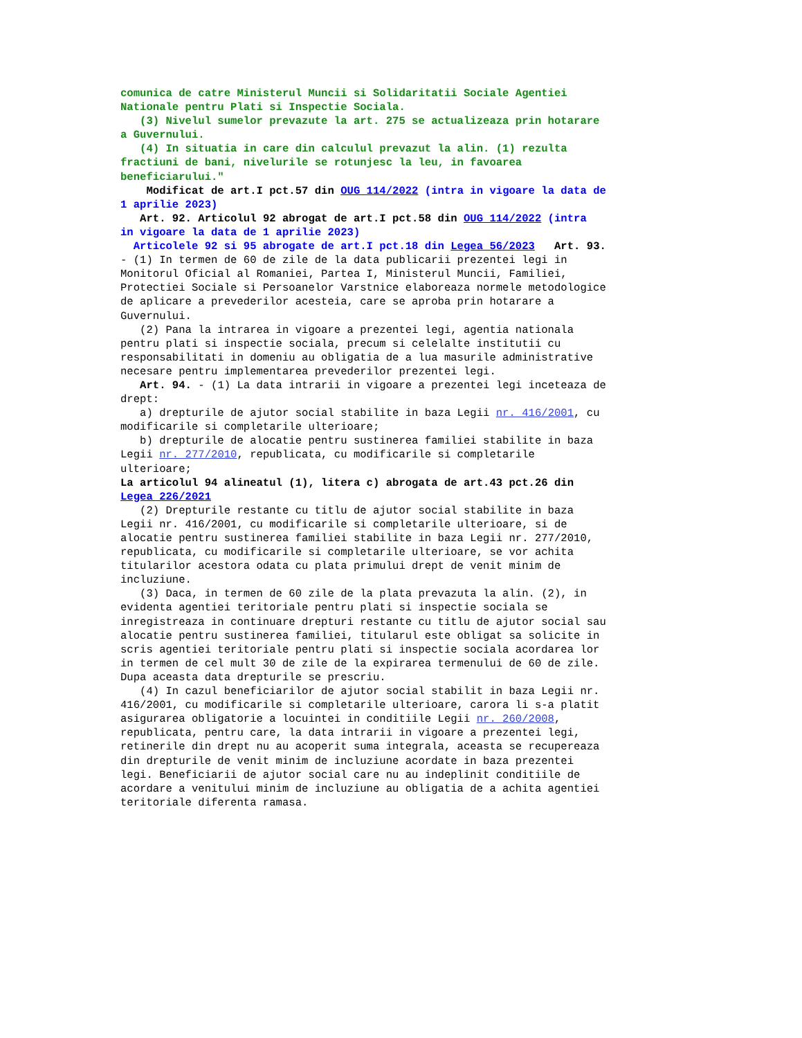comunica de catre Ministerul Muncii si Solidaritatii Sociale Agentiei Nationale pentru Plati si Inspectie Sociala. (3) Nivelul sumelor prevazute la art. 275 se actualizeaza prin hotarare a Guvernului. (4) In situatia in care din calculul prevazut la alin. (1) rezulta fractiuni de bani, nivelurile se rotunjesc la leu, in favoarea beneficiarului." Modificat de art.I pct.57 din OUG 114/2022 (intra in vigoare la data de 1 aprilie 2023) Art. 92. Articolul 92 abrogat de art.I pct.58 din OUG 114/2022 (intra in vigoare la data de 1 aprilie 2023) Articolele 92 si 95 abrogate de art.I pct.18 din Legea 56/2023 Art. 93. - (1) In termen de 60 de zile de la data publicarii prezentei legi in Monitorul Oficial al Romaniei, Partea I, Ministerul Muncii, Familiei, Protectiei Sociale si Persoanelor Varstnice elaboreaza normele metodologice de aplicare a prevederilor acesteia, care se aproba prin hotarare a Guvernului. (2) Pana la intrarea in vigoare a prezentei legi, agentia nationala pentru plati si inspectie sociala, precum si celelalte institutii cu responsabilitati in domeniu au obligatia de a lua masurile administrative necesare pentru implementarea prevederilor prezentei legi. Art. 94. - (1) La data intrarii in vigoare a prezentei legi inceteaza de drept: a) drepturile de ajutor social stabilite in baza Legii nr. 416/2001, cu modificarile si completarile ulterioare; b) drepturile de alocatie pentru sustinerea familiei stabilite in baza Legii nr. 277/2010, republicata, cu modificarile si completarile ulterioare; La articolul 94 alineatul (1), litera c) abrogata de art.43 pct.26 din Legea 226/2021 (2) Drepturile restante cu titlu de ajutor social stabilite in baza Legii nr. 416/2001, cu modificarile si completarile ulterioare, si de alocatie pentru sustinerea familiei stabilite in baza Legii nr. 277/2010, republicata, cu modificarile si completarile ulterioare, se vor achita titularilor acestora odata cu plata primului drept de venit minim de incluziune. (3) Daca, in termen de 60 zile de la plata prevazuta la alin. (2), in evidenta agentiei teritoriale pentru plati si inspectie sociala se inregistreaza in continuare drepturi restante cu titlu de ajutor social sau alocatie pentru sustinerea familiei, titularul este obligat sa solicite in scris agentiei teritoriale pentru plati si inspectie sociala acordarea lor in termen de cel mult 30 de zile de la expirarea termenului de 60 de zile. Dupa aceasta data drepturile se prescriu. (4) In cazul beneficiarilor de ajutor social stabilit in baza Legii nr. 416/2001, cu modificarile si completarile ulterioare, carora li s-a platit asigurarea obligatorie a locuintei in conditiile Legii nr. 260/2008, republicata, pentru care, la data intrarii in vigoare a prezentei legi, retinerile din drept nu au acoperit suma integrala, aceasta se recupereaza din drepturile de venit minim de incluziune acordate in baza prezentei legi. Beneficiarii de ajutor social care nu au indeplinit conditiile de acordare a venitului minim de incluziune au obligatia de a achita agentiei teritoriale diferenta ramasa.